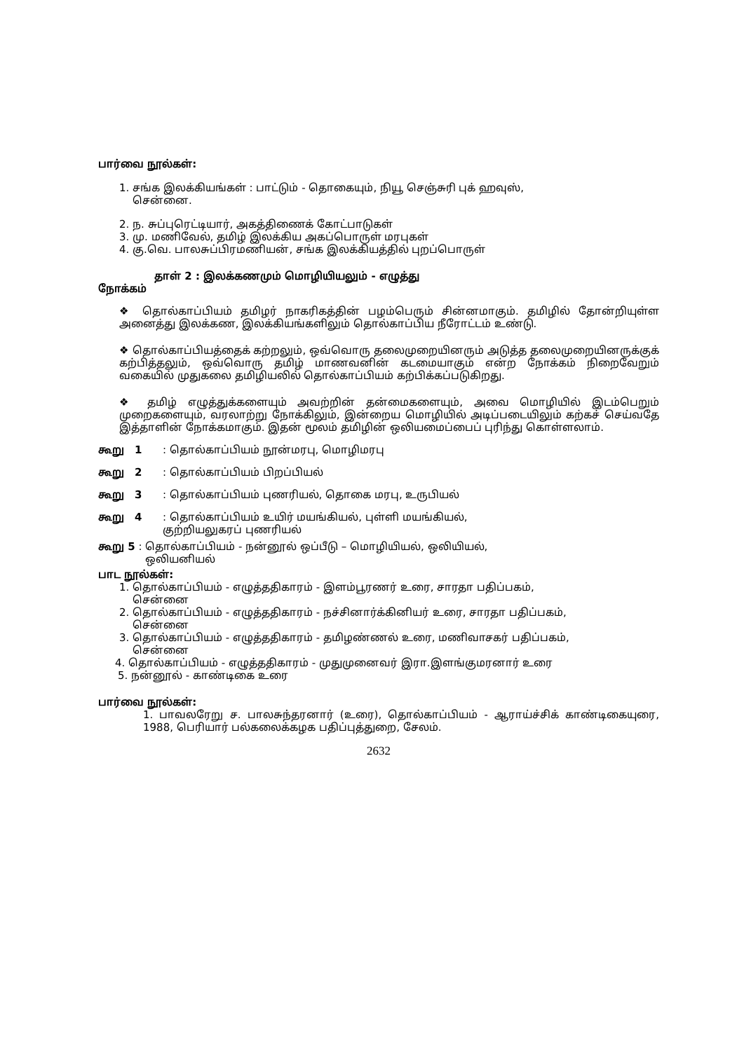பார்வை நூல்கள்:
1. சங்க இலக்கியங்கள் : பாட்டும் - தொகையும், நியூ செஞ்சுரி புக் ஹவுஸ்,
சென்னை.
2. ந. சுப்புரெட்டியார், அகத்திணைக் கோட்பாடுகள்
3. மு. மணிவேல், தமிழ் இலக்கிய அகப்பொருள் மரபுகள்
4. கு.வெ. பாலசுப்பிரமணியன், சங்க இலக்கியத்தில் புறப்பொருள்
தாள் 2 : இலக்கணமும் மொழியியலும் - எழுத்து
நோக்கம்
❖ தொல்காப்பியம் தமிழர் நாகரிகத்தின் பழம்பெரும் சின்னமாகும். தமிழில் தோன்றியுள்ள அனைத்து இலக்கண, இலக்கியங்களிலும் தொல்காப்பிய நீரோட்டம் உண்டு.
❖ தொல்காப்பியத்தைக் கற்றலும், ஒவ்வொரு தலைமுறையினரும் அடுத்த தலைமுறையினருக்குக் கற்பித்தலும், ஒவ்வொரு தமிழ் மாணவனின் கடமையாகும் என்ற நோக்கம் நிறைவேறும் வகையில் முதுகலை தமிழியலில் தொல்காப்பியம் கற்பிக்கப்படுகிறது.
❖ தமிழ் எழுத்துக்களையும் அவற்றின் தன்மைகளையும், அவை மொழியில் இடம்பெறும் முறைகளையும், வரலாற்று நோக்கிலும், இன்றைய மொழியில் அடிப்படையிலும் கற்கச் செய்வதே இத்தாளின் நோக்கமாகும். இதன் மூலம் தமிழின் ஒலியமைப்பைப் புரிந்து கொள்ளலாம்.
கூறு 1: தொல்காப்பியம் நூன்மரபு, மொழிமரபு
கூறு 2: தொல்காப்பியம் பிறப்பியல்
கூறு 3: தொல்காப்பியம் புணரியல், தொகை மரபு, உருபியல்
கூறு 4: தொல்காப்பியம் உயிர் மயங்கியல், புள்ளி மயங்கியல்,
குற்றியலுகரப் புணரியல்
கூறு 5 : தொல்காப்பியம் - நன்னூல் ஒப்பீடு – மொழியியல், ஒலியியல்,
ஒலியனியல்
பாட நூல்கள்:
1. தொல்காப்பியம் - எழுத்ததிகாரம் - இளம்பூரணர் உரை, சாரதா பதிப்பகம்,
சென்னை
2. தொல்காப்பியம் - எழுத்ததிகாரம் - நச்சினார்க்கினியர் உரை, சாரதா பதிப்பகம்,
சென்னை
3. தொல்காப்பியம் - எழுத்ததிகாரம் - தமிழண்ணல் உரை, மணிவாசகர் பதிப்பகம்,
சென்னை
4. தொல்காப்பியம் - எழுத்ததிகாரம் - முதுமுனைவர் இரா.இளங்குமரனார் உரை
5. நன்னூல் - காண்டிகை உரை
பார்வை நூல்கள்:
1. பாவலரேறு ச. பாலசுந்தரனார் (உரை), தொல்காப்பியம் - ஆராய்ச்சிக் காண்டிகையுரை, 1988, பெரியார் பல்கலைக்கழக பதிப்புத்துறை, சேலம்.
2632